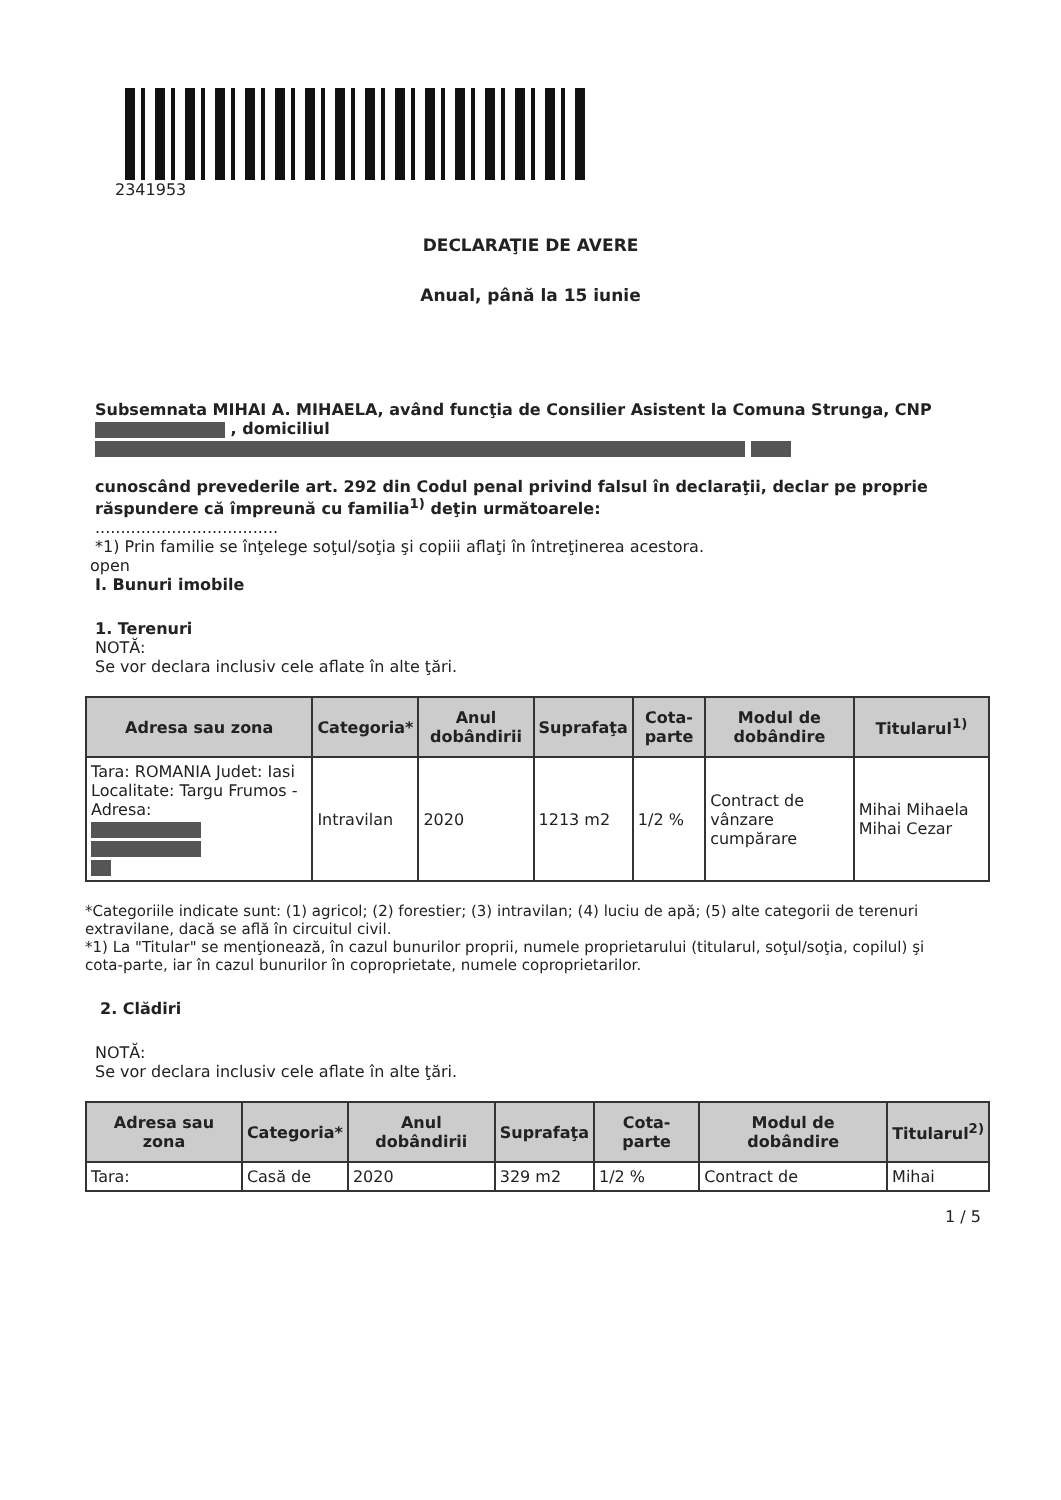2341953
DECLARAŢIE DE AVERE
Anual, până la 15 iunie
Subsemnata MIHAI A. MIHAELA, având funcţia de Consilier Asistent la Comuna Strunga, CNP , domiciliul
cunoscând prevederile art. 292 din Codul penal privind falsul în declaraţii, declar pe proprie răspundere că împreună cu familia<sup>1)</sup> deţin următoarele:
....................................
*1) Prin familie se înţelege soţul/soţia şi copiii aflaţi în întreţinerea acestora.
open
I. Bunuri imobile
1. Terenuri
NOTĂ:
Se vor declara inclusiv cele aflate în alte ţări.
| Adresa sau zona | Categoria* | Anul dobândirii | Suprafaţa | Cota-parte | Modul de dobândire | Titularul<sup>1)</sup> |
| --- | --- | --- | --- | --- | --- | --- |
| Tara: ROMANIA Judet: Iasi Localitate: Targu Frumos - Adresa: | Intravilan | 2020 | 1213 m2 | 1/2 % | Contract de vânzare cumpărare | Mihai Mihaela Mihai Cezar |
*Categoriile indicate sunt: (1) agricol; (2) forestier; (3) intravilan; (4) luciu de apă; (5) alte categorii de terenuri extravilane, dacă se află în circuitul civil.
*1) La "Titular" se menţionează, în cazul bunurilor proprii, numele proprietarului (titularul, soţul/soţia, copilul) şi cota-parte, iar în cazul bunurilor în coproprietate, numele coproprietarilor.
2. Clădiri
NOTĂ:
Se vor declara inclusiv cele aflate în alte ţări.
| Adresa sau zona | Categoria* | Anul dobândirii | Suprafaţa | Cota-parte | Modul de dobândire | Titularul<sup>2)</sup> |
| --- | --- | --- | --- | --- | --- | --- |
| Tara: | Casă de | 2020 | 329 m2 | 1/2 % | Contract de | Mihai |
1 / 5